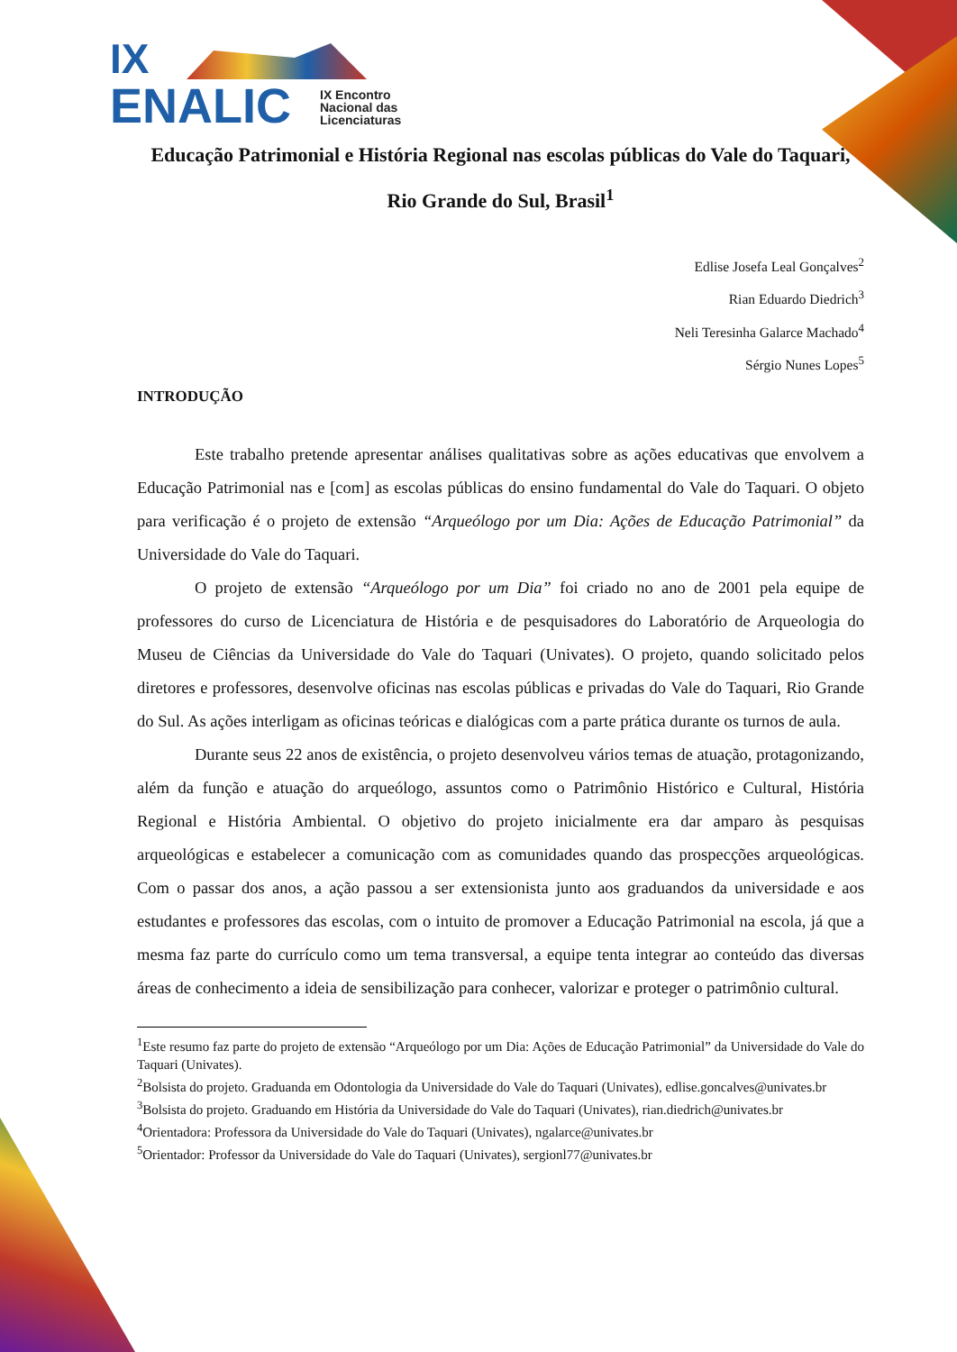IX
ENALIC
IX Encontro
Nacional das
Licenciaturas
Educação Patrimonial e História Regional nas escolas públicas do Vale do Taquari, Rio Grande do Sul, Brasil<sup>1</sup>
Edlise Josefa Leal Gonçalves<sup>2</sup>
Rian Eduardo Diedrich<sup>3</sup>
Neli Teresinha Galarce Machado<sup>4</sup>
Sérgio Nunes Lopes<sup>5</sup>
INTRODUÇÃO
Este trabalho pretende apresentar análises qualitativas sobre as ações educativas que envolvem a Educação Patrimonial nas e [com] as escolas públicas do ensino fundamental do Vale do Taquari. O objeto para verificação é o projeto de extensão “Arqueólogo por um Dia: Ações de Educação Patrimonial” da Universidade do Vale do Taquari.
O projeto de extensão “Arqueólogo por um Dia” foi criado no ano de 2001 pela equipe de professores do curso de Licenciatura de História e de pesquisadores do Laboratório de Arqueologia do Museu de Ciências da Universidade do Vale do Taquari (Univates). O projeto, quando solicitado pelos diretores e professores, desenvolve oficinas nas escolas públicas e privadas do Vale do Taquari, Rio Grande do Sul. As ações interligam as oficinas teóricas e dialógicas com a parte prática durante os turnos de aula.
Durante seus 22 anos de existência, o projeto desenvolveu vários temas de atuação, protagonizando, além da função e atuação do arqueólogo, assuntos como o Patrimônio Histórico e Cultural, História Regional e História Ambiental. O objetivo do projeto inicialmente era dar amparo às pesquisas arqueológicas e estabelecer a comunicação com as comunidades quando das prospecções arqueológicas. Com o passar dos anos, a ação passou a ser extensionista junto aos graduandos da universidade e aos estudantes e professores das escolas, com o intuito de promover a Educação Patrimonial na escola, já que a mesma faz parte do currículo como um tema transversal, a equipe tenta integrar ao conteúdo das diversas áreas de conhecimento a ideia de sensibilização para conhecer, valorizar e proteger o patrimônio cultural.
<sup>1</sup> Este resumo faz parte do projeto de extensão “Arqueólogo por um Dia: Ações de Educação Patrimonial” da Universidade do Vale do Taquari (Univates).
<sup>2</sup> Bolsista do projeto. Graduanda em Odontologia da Universidade do Vale do Taquari (Univates), edlise.goncalves@univates.br
<sup>3</sup> Bolsista do projeto. Graduando em História da Universidade do Vale do Taquari (Univates), rian.diedrich@univates.br
<sup>4</sup> Orientadora: Professora da Universidade do Vale do Taquari (Univates), ngalarce@univates.br
<sup>5</sup> Orientador: Professor da Universidade do Vale do Taquari (Univates), sergionl77@univates.br